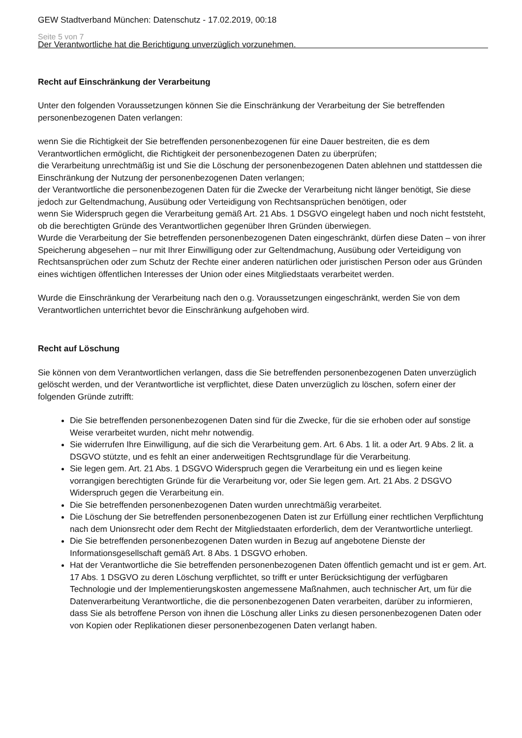GEW Stadtverband München: Datenschutz - 17.02.2019, 00:18
Seite 5 von 7
Der Verantwortliche hat die Berichtigung unverzüglich vorzunehmen.
Recht auf Einschränkung der Verarbeitung
Unter den folgenden Voraussetzungen können Sie die Einschränkung der Verarbeitung der Sie betreffenden personenbezogenen Daten verlangen:
wenn Sie die Richtigkeit der Sie betreffenden personenbezogenen für eine Dauer bestreiten, die es dem Verantwortlichen ermöglicht, die Richtigkeit der personenbezogenen Daten zu überprüfen;
die Verarbeitung unrechtmäßig ist und Sie die Löschung der personenbezogenen Daten ablehnen und stattdessen die Einschränkung der Nutzung der personenbezogenen Daten verlangen;
der Verantwortliche die personenbezogenen Daten für die Zwecke der Verarbeitung nicht länger benötigt, Sie diese jedoch zur Geltendmachung, Ausübung oder Verteidigung von Rechtsansprüchen benötigen, oder
wenn Sie Widerspruch gegen die Verarbeitung gemäß Art. 21 Abs. 1 DSGVO eingelegt haben und noch nicht feststeht, ob die berechtigten Gründe des Verantwortlichen gegenüber Ihren Gründen überwiegen.
Wurde die Verarbeitung der Sie betreffenden personenbezogenen Daten eingeschränkt, dürfen diese Daten – von ihrer Speicherung abgesehen – nur mit Ihrer Einwilligung oder zur Geltendmachung, Ausübung oder Verteidigung von Rechtsansprüchen oder zum Schutz der Rechte einer anderen natürlichen oder juristischen Person oder aus Gründen eines wichtigen öffentlichen Interesses der Union oder eines Mitgliedstaats verarbeitet werden.
Wurde die Einschränkung der Verarbeitung nach den o.g. Voraussetzungen eingeschränkt, werden Sie von dem Verantwortlichen unterrichtet bevor die Einschränkung aufgehoben wird.
Recht auf Löschung
Sie können von dem Verantwortlichen verlangen, dass die Sie betreffenden personenbezogenen Daten unverzüglich gelöscht werden, und der Verantwortliche ist verpflichtet, diese Daten unverzüglich zu löschen, sofern einer der folgenden Gründe zutrifft:
Die Sie betreffenden personenbezogenen Daten sind für die Zwecke, für die sie erhoben oder auf sonstige Weise verarbeitet wurden, nicht mehr notwendig.
Sie widerrufen Ihre Einwilligung, auf die sich die Verarbeitung gem. Art. 6 Abs. 1 lit. a oder Art. 9 Abs. 2 lit. a DSGVO stützte, und es fehlt an einer anderweitigen Rechtsgrundlage für die Verarbeitung.
Sie legen gem. Art. 21 Abs. 1 DSGVO Widerspruch gegen die Verarbeitung ein und es liegen keine vorrangigen berechtigten Gründe für die Verarbeitung vor, oder Sie legen gem. Art. 21 Abs. 2 DSGVO Widerspruch gegen die Verarbeitung ein.
Die Sie betreffenden personenbezogenen Daten wurden unrechtmäßig verarbeitet.
Die Löschung der Sie betreffenden personenbezogenen Daten ist zur Erfüllung einer rechtlichen Verpflichtung nach dem Unionsrecht oder dem Recht der Mitgliedstaaten erforderlich, dem der Verantwortliche unterliegt.
Die Sie betreffenden personenbezogenen Daten wurden in Bezug auf angebotene Dienste der Informationsgesellschaft gemäß Art. 8 Abs. 1 DSGVO erhoben.
Hat der Verantwortliche die Sie betreffenden personenbezogenen Daten öffentlich gemacht und ist er gem. Art. 17 Abs. 1 DSGVO zu deren Löschung verpflichtet, so trifft er unter Berücksichtigung der verfügbaren Technologie und der Implementierungskosten angemessene Maßnahmen, auch technischer Art, um für die Datenverarbeitung Verantwortliche, die die personenbezogenen Daten verarbeiten, darüber zu informieren, dass Sie als betroffene Person von ihnen die Löschung aller Links zu diesen personenbezogenen Daten oder von Kopien oder Replikationen dieser personenbezogenen Daten verlangt haben.